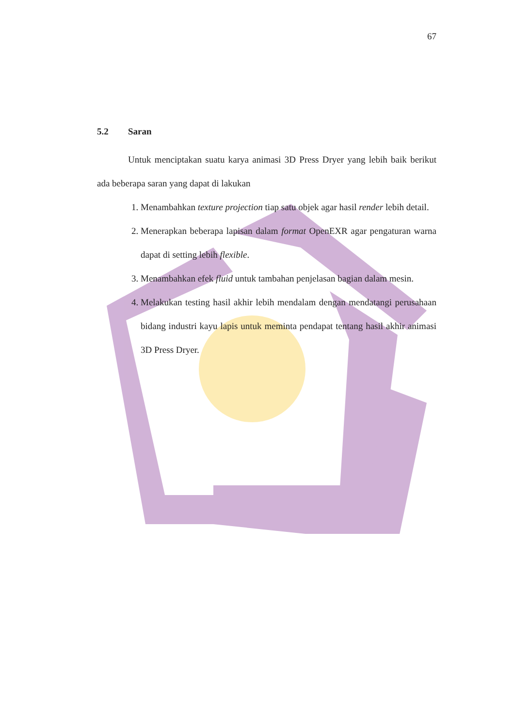67
5.2 Saran
Untuk menciptakan suatu karya animasi 3D Press Dryer yang lebih baik berikut ada beberapa saran yang dapat di lakukan
1. Menambahkan texture projection tiap satu objek agar hasil render lebih detail.
2. Menerapkan beberapa lapisan dalam format OpenEXR agar pengaturan warna dapat di setting lebih flexible.
3. Menambahkan efek fluid untuk tambahan penjelasan bagian dalam mesin.
4. Melakukan testing hasil akhir lebih mendalam dengan mendatangi perusahaan bidang industri kayu lapis untuk meminta pendapat tentang hasil akhir animasi 3D Press Dryer.